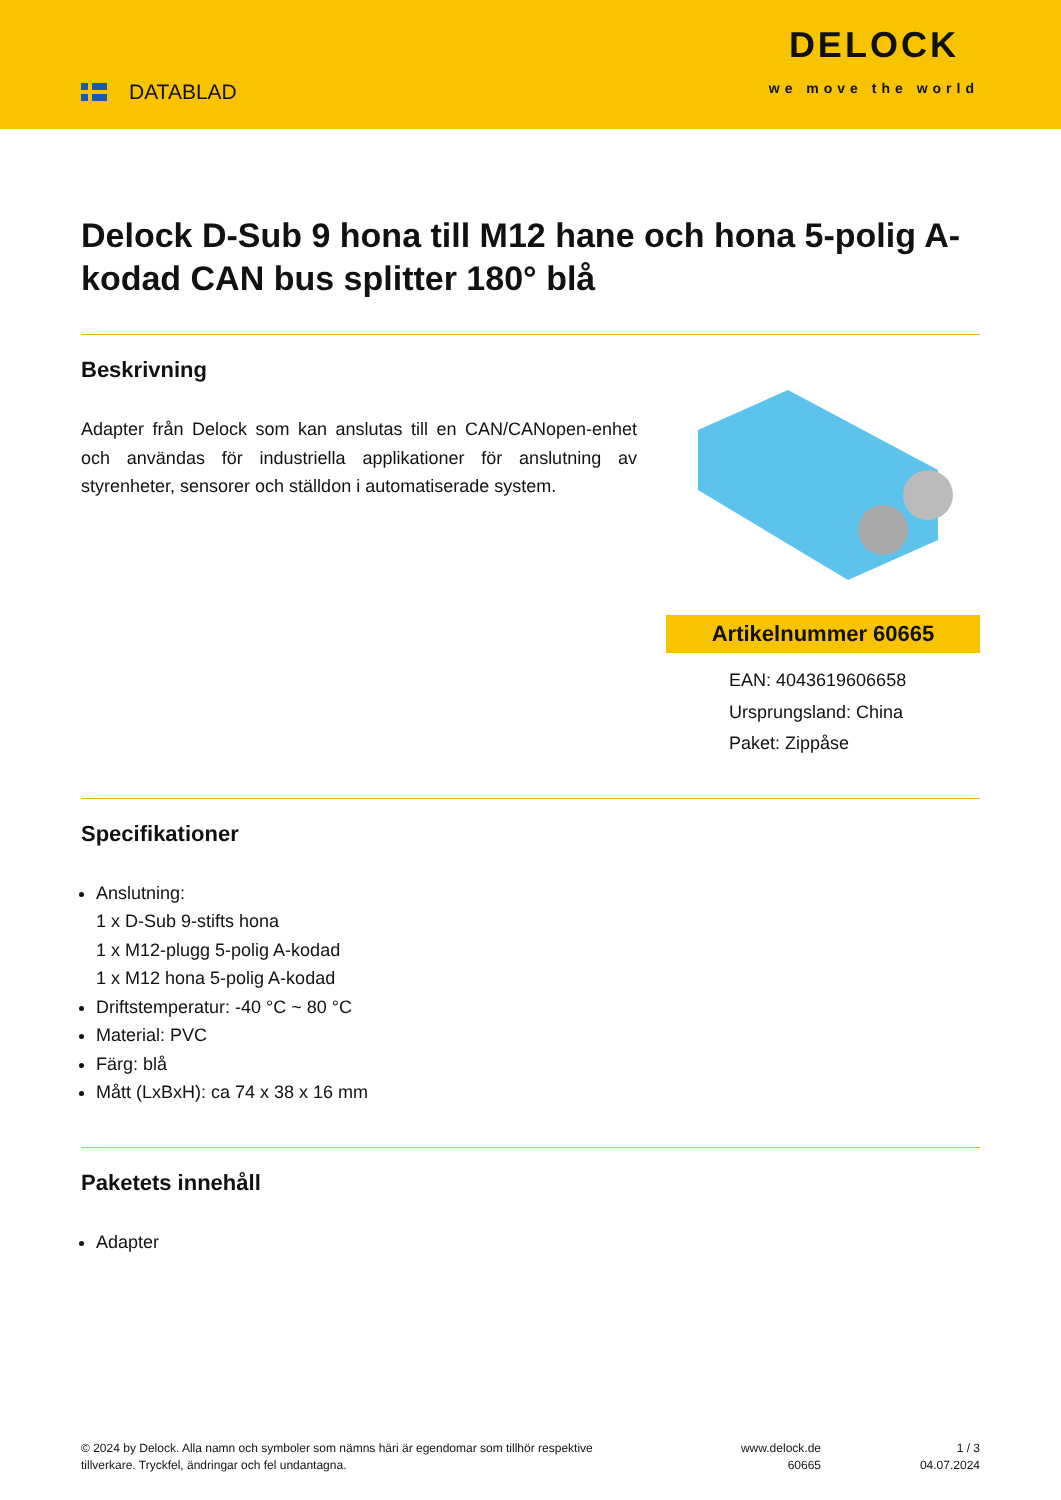DATABLAD
DELOCK
we move the world
Delock D-Sub 9 hona till M12 hane och hona 5-polig A-kodad CAN bus splitter 180° blå
Beskrivning
Adapter från Delock som kan anslutas till en CAN/CANopen-enhet och användas för industriella applikationer för anslutning av styrenheter, sensorer och ställdon i automatiserade system.
Artikelnummer 60665
EAN: 4043619606658
Ursprungsland: China
Paket: Zippåse
Specifikationer
Anslutning:
1 x D-Sub 9-stifts hona
1 x M12-plugg 5-polig A-kodad
1 x M12 hona 5-polig A-kodad
Driftstemperatur: -40 °C ~ 80 °C
Material: PVC
Färg: blå
Mått (LxBxH): ca 74 x 38 x 16 mm
Paketets innehåll
Adapter
© 2024 by Delock. Alla namn och symboler som nämns häri är egendomar som tillhör respektive tillverkare. Tryckfel, ändringar och fel undantagna.
www.delock.de
60665
1 / 3
04.07.2024